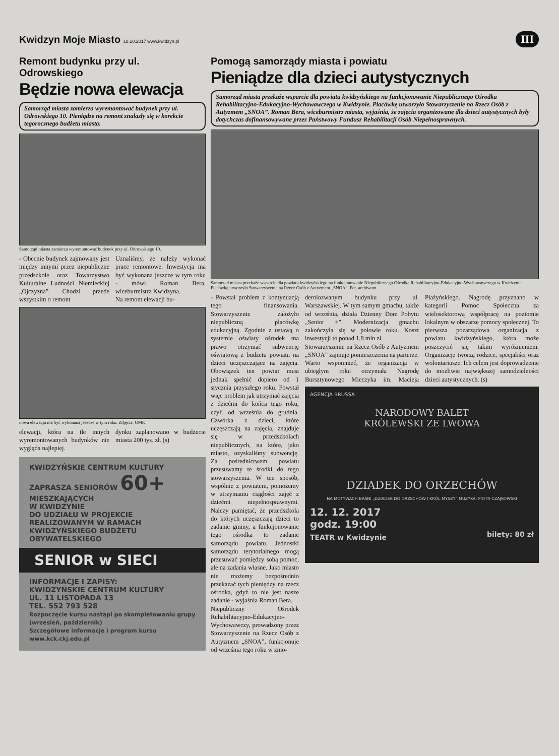Kwidzyn Moje Miasto 18.10.2017 www.kwidzyn.pl
III
Remont budynku przy ul. Odrowskiego
Będzie nowa elewacja
Samorząd miasta zamierza wyremontować budynek przy ul. Odrowskiego 10. Pieniądze na remont znalazły się w korekcie tegorocznego budżetu miasta.
Samorząd miasta zamierza wyremontować budynek przy ul. Odrowskiego 10.
- Obecnie budynek zajmowany jest między innymi przez niepubliczne przedszkole oraz Towarzystwo Kulturalne Ludności Niemieckiej „Ojczyzna”. Chodzi przede wszystkim o remont
Uznaliśmy, że należy wykonać prace remontowe. Inwestycja ma być wykonana jeszcze w tym roku - mówi Roman Bera, wiceburmistrz Kwidzyna.
Na remont elewacji bu-
nowa elewacja ma być wykonana jeszcze w tym roku. Zdjęcia: UMK
elewacji, która na tle innych wyremontowanych budynków nie wygląda najlepiej.
dynku zaplanowano w budżecie miasta 200 tys. zł. (s)
KWIDZYŃSKIE CENTRUM KULTURY
ZAPRASZA SENIORÓW 60+
MIESZKAJĄCYCH
W KWIDZYNIE
DO UDZIAŁU W PROJEKCIE
REALIZOWANYM W RAMACH
KWIDZYŃSKIEGO BUDŻETU
OBYWATELSKIEGO
SENIOR w SIECI
INFORMACJE I ZAPISY:
KWIDZYŃSKIE CENTRUM KULTURY
UL. 11 LISTOPADA 13
TEL. 552 793 528
Rozpoczęcie kursu nastąpi po skompletowaniu grupy (wrzesień, październik)
Szczegółowe informacje i program kursu www.kck.ckj.edu.pl
Pomogą samorządy miasta i powiatu
Pieniądze dla dzieci autystycznych
Samorząd miasta przekaże wsparcie dla powiatu kwidzyńskiego na funkcjonowanie Niepublicznego Ośrodka Rehabilitacyjno-Edukacyjno-Wychowawczego w Kwidzynie. Placówkę utworzyło Stowarzyszenie na Rzecz Osób z Autyzmem „SNOA”. Roman Bera, wiceburmistrz miasta, wyjaśnia, że zajęcia organizowane dla dzieci autystycznych były dotychczas dofinansowywane przez Państwowy Fundusz Rehabilitacji Osób Niepełnosprawnych.
Samorząd miasta przekaże wsparcie dla powiatu kwidzyńskiego na funkcjonowanie Niepublicznego Ośrodka Rehabilitacyjno-Edukacyjno-Wychowawczego w Kwidzynie. Placówkę utworzyło Stowarzyszenie na Rzecz Osób z Autyzmem „SNOA”. Fot. archiwum
- Powstał problem z kontynuacją tego finansowania. Stowarzyszenie założyło niepubliczną placówkę edukacyjną. Zgodnie z ustawą o systemie oświaty ośrodek ma prawo otrzymać subwencję oświatową z budżetu powiatu na dzieci uczęszczające na zajęcia. Obowiązek ten powiat musi jednak spełnić dopiero od 1 stycznia przyszłego roku. Powstał więc problem jak utrzymać zajęcia z dziećmi do końca tego roku, czyli od września do grudnia. Czwórka z dzieci, które uczęszczają na zajęcia, znajduje się w przedszkolach niepublicznych, na które, jako miasto, uzyskaliśmy subwencję. Za pośrednictwem powiatu przesuwamy te środki do tego stowarzyszenia. W ten sposób, wspólnie z powiatem, pomożemy w utrzymaniu ciągłości zajęć z dziećmi niepełnosprawnymi. Należy pamiętać, że przedszkola do których uczęszczają dzieci to zadanie gminy, a funkcjonowanie tego ośrodka to zadanie samorządu powiatu. Jednostki samorządu terytorialnego mogą przesuwać pomiędzy sobą pomoc, ale na zadania własne. Jako miasto nie możemy bezpośrednio przekazać tych pieniędzy na rzecz ośrodka, gdyż to nie jest nasze zadanie - wyjaśnia Roman Bera.
Niepubliczny Ośrodek Rehabilitacyjno-Edukacyjno-Wychowawczy, prowadzony przez Stowarzyszenie na Rzecz Osób z Autyzmem „SNOA”, funkcjonuje od września tego roku w zmo-
derniozwanym budynku przy ul. Warszawskiej. W tym samym gmachu, także od września, działa Dzienny Dom Pobytu „Senior +”. Modernizacja gmachu zakończyła się w połowie roku. Koszt inwestycji to ponad 1,8 mln zł.
Stowarzyszenie na Rzecz Osób z Autyzmem „SNOA” zajmuje pomieszczenia na parterze. Warto wspomnieć, że organizacja w ubiegłym roku otrzymała Nagrodę Bursztynowego Mieczyka im. Macieja Płażyńskiego. Nagrodę przyznano w kategorii Pomoc Społeczna za wielosektorową współpracę na poziomie lokalnym w obszarze pomocy społecznej. To pierwsza pozarządowa organizacja z powiatu kwidzyńskiego, która może poszczycić się takim wyróżnieniem. Organizację tworzą rodzice, specjaliści oraz wolontariusze. Ich celem jest doprowadzenie do możliwie największej samodzielności dzieci autystycznych. (s)
AGENCJA BRUSSA
NARODOWY BALET
KRÓLEWSKI ZE LWOWA
DZIADEK DO ORZECHÓW
NA MOTYWACH BAŚNI „DZIADEK DO ORZECHÓW I KRÓL MYSZY” MUZYKA: PIOTR CZAJKOWSKI
12. 12. 2017
godz. 19:00
TEATR w Kwidzynie bilety: 80 zł